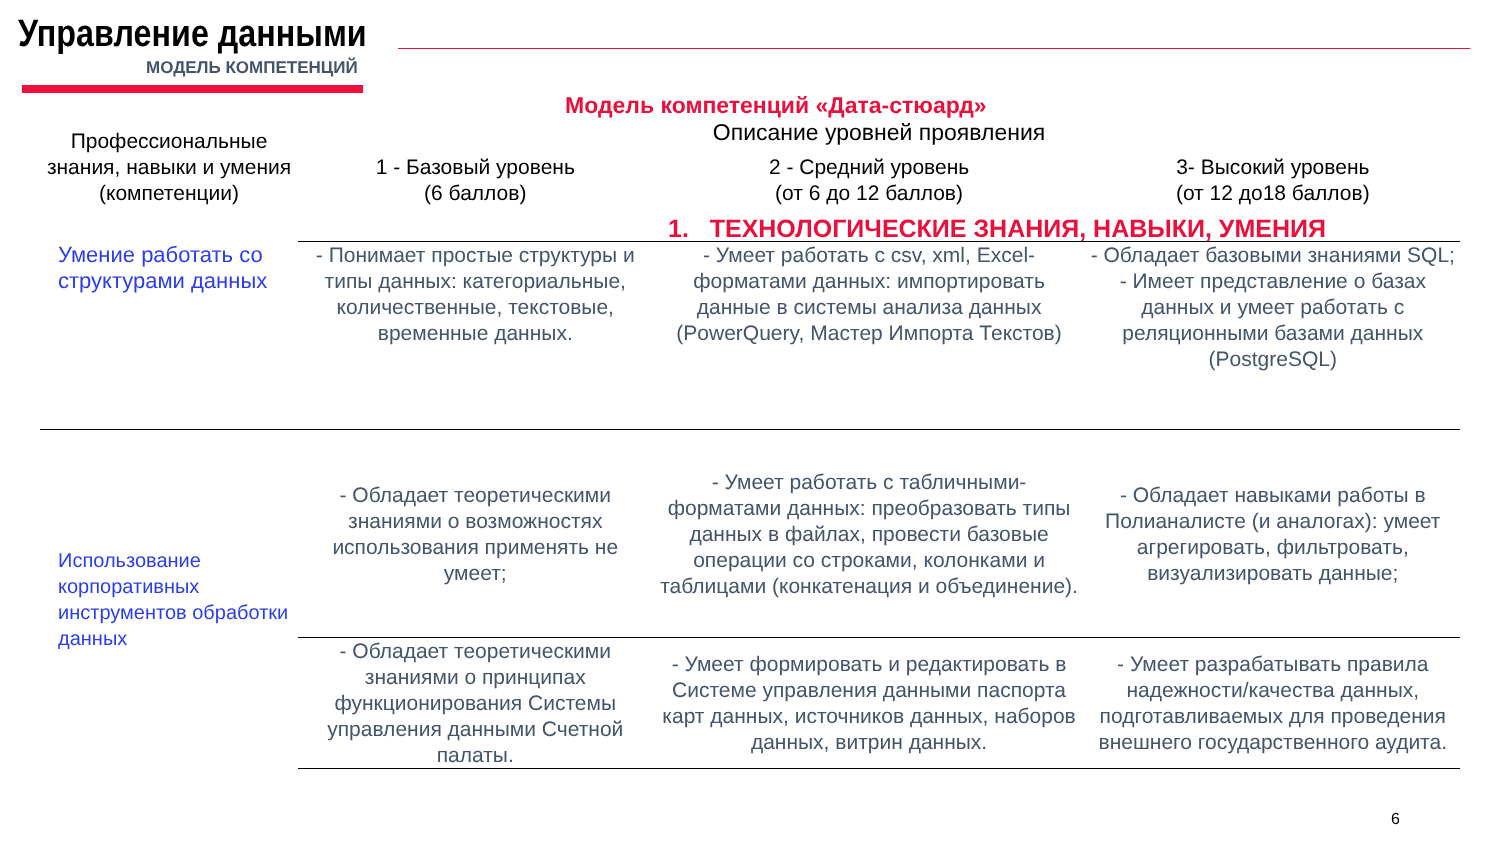Управление данными
МОДЕЛЬ КОМПЕТЕНЦИЙ
Модель компетенций «Дата-стюард»
| Профессиональные знания, навыки и умения (компетенции) | Описание уровней проявления | | |
| --- | --- | --- | --- |
| | 1 - Базовый уровень (6 баллов) | 2 - Средний уровень (от 6 до 12 баллов) | 3- Высокий уровень (от 12 до18 баллов) |
| | 1. ТЕХНОЛОГИЧЕСКИЕ ЗНАНИЯ, НАВЫКИ, УМЕНИЯ | | |
| Умение работать со структурами данных | - Понимает простые структуры и типы данных: категориальные, количественные, текстовые, временные данных. | - Умеет работать с csv, xml, Excel-форматами данных: импортировать данные в системы анализа данных (PowerQuery, Мастер Импорта Текстов) | - Обладает базовыми знаниями SQL; - Имеет представление о базах данных и умеет работать с реляционными базами данных (PostgreSQL) |
| Использование корпоративных инструментов обработки данных | - Обладает теоретическими знаниями о возможностях использования применять не умеет; | - Умеет работать с табличными-форматами данных: преобразовать типы данных в файлах, провести базовые операции со строками, колонками и таблицами (конкатенация и объединение). | - Обладает навыками работы в Полианалисте (и аналогах): умеет агрегировать, фильтровать, визуализировать данные; |
| | - Обладает теоретическими знаниями о принципах функционирования Системы управления данными Счетной палаты. | - Умеет формировать и редактировать в Системе управления данными паспорта карт данных, источников данных, наборов данных, витрин данных. | - Умеет разрабатывать правила надежности/качества данных, подготавливаемых для проведения внешнего государственного аудита. |
6